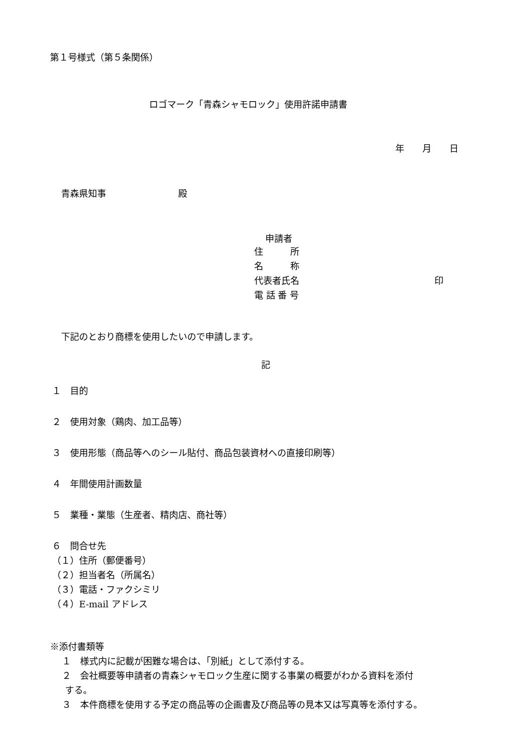第１号様式（第５条関係）
ロゴマーク「青森シャモロック」使用許諾申請書
年　　月　　日
青森県知事　　　　　　　　殿
申請者
住　　　所
名　　　称
代表者氏名　　　　　　　　　　　　　　　印
電 話 番 号
下記のとおり商標を使用したいので申請します。
記
１　目的
２　使用対象（鶏肉、加工品等）
３　使用形態（商品等へのシール貼付、商品包装資材への直接印刷等）
４　年間使用計画数量
５　業種・業態（生産者、精肉店、商社等）
６　問合せ先
（１）住所（郵便番号）
（２）担当者名（所属名）
（３）電話・ファクシミリ
（４）E-mail アドレス
※添付書類等
１　様式内に記載が困難な場合は、「別紙」として添付する。
２　会社概要等申請者の青森シャモロック生産に関する事業の概要がわかる資料を添付
する。
３　本件商標を使用する予定の商品等の企画書及び商品等の見本又は写真等を添付する。